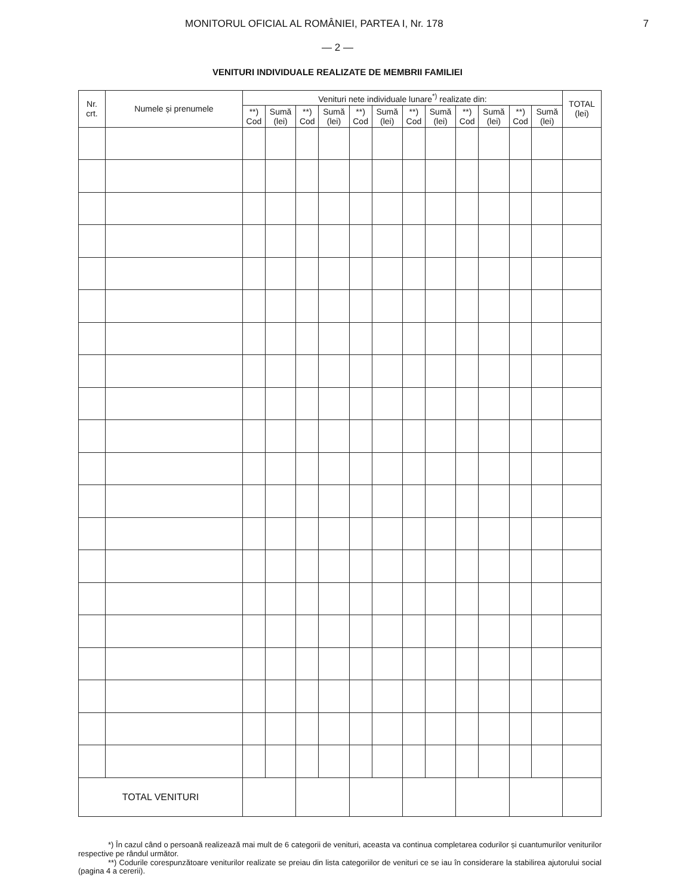MONITORUL OFICIAL AL ROMÂNIEI, PARTEA I, Nr. 178 7
— 2 —
VENITURI INDIVIDUALE REALIZATE DE MEMBRII FAMILIEI
| Nr. crt. | Numele și prenumele | Venituri nete individuale lunare<sup>*)</sup> realizate din: | | | | | | | | | | | | TOTAL (lei) |
| --- | --- | --- | --- | --- | --- | --- | --- | --- | --- | --- | --- | --- | --- | --- |
| | | **) Cod | Sumă (lei) | **) Cod | Sumă (lei) | **) Cod | Sumă (lei) | **) Cod | Sumă (lei) | **) Cod | Sumă (lei) | **) Cod | Sumă (lei) | |
| TOTAL VENITURI | | | | | | | | | | | | | | |
*) În cazul când o persoană realizează mai mult de 6 categorii de venituri, aceasta va continua completarea codurilor și cuantumurilor veniturilor respective pe rândul următor.
**) Codurile corespunzătoare veniturilor realizate se preiau din lista categoriilor de venituri ce se iau în considerare la stabilirea ajutorului social (pagina 4 a cererii).